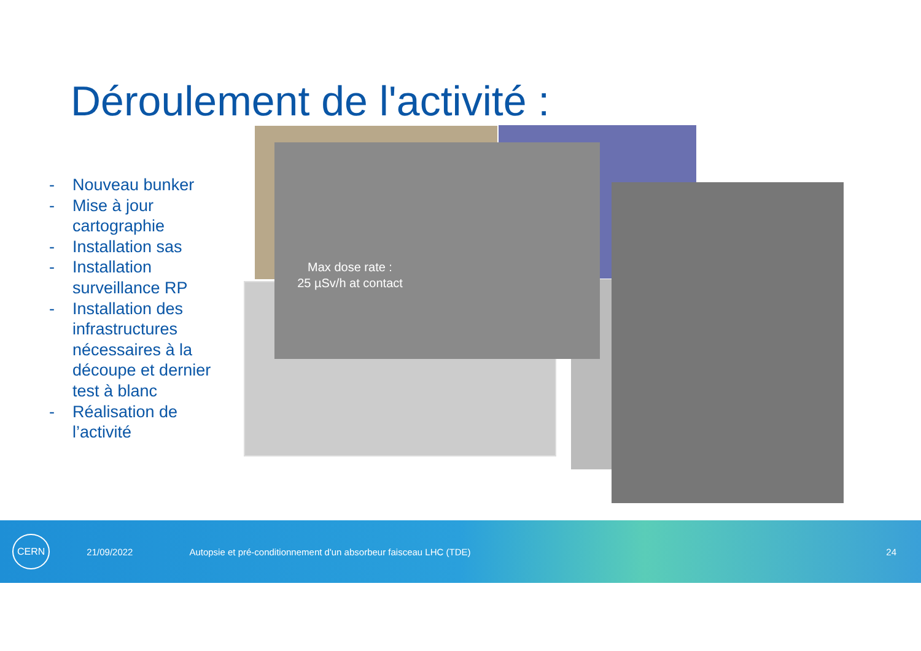Déroulement de l'activité :
- Nouveau bunker
- Mise à jour cartographie
- Installation sas
- Installation surveillance RP
- Installation des infrastructures nécessaires à la découpe et dernier test à blanc
- Réalisation de l’activité
Max dose rate :
25 µSv/h at contact
CERN 21/09/2022 Autopsie et pré-conditionnement d'un absorbeur faisceau LHC (TDE) 24